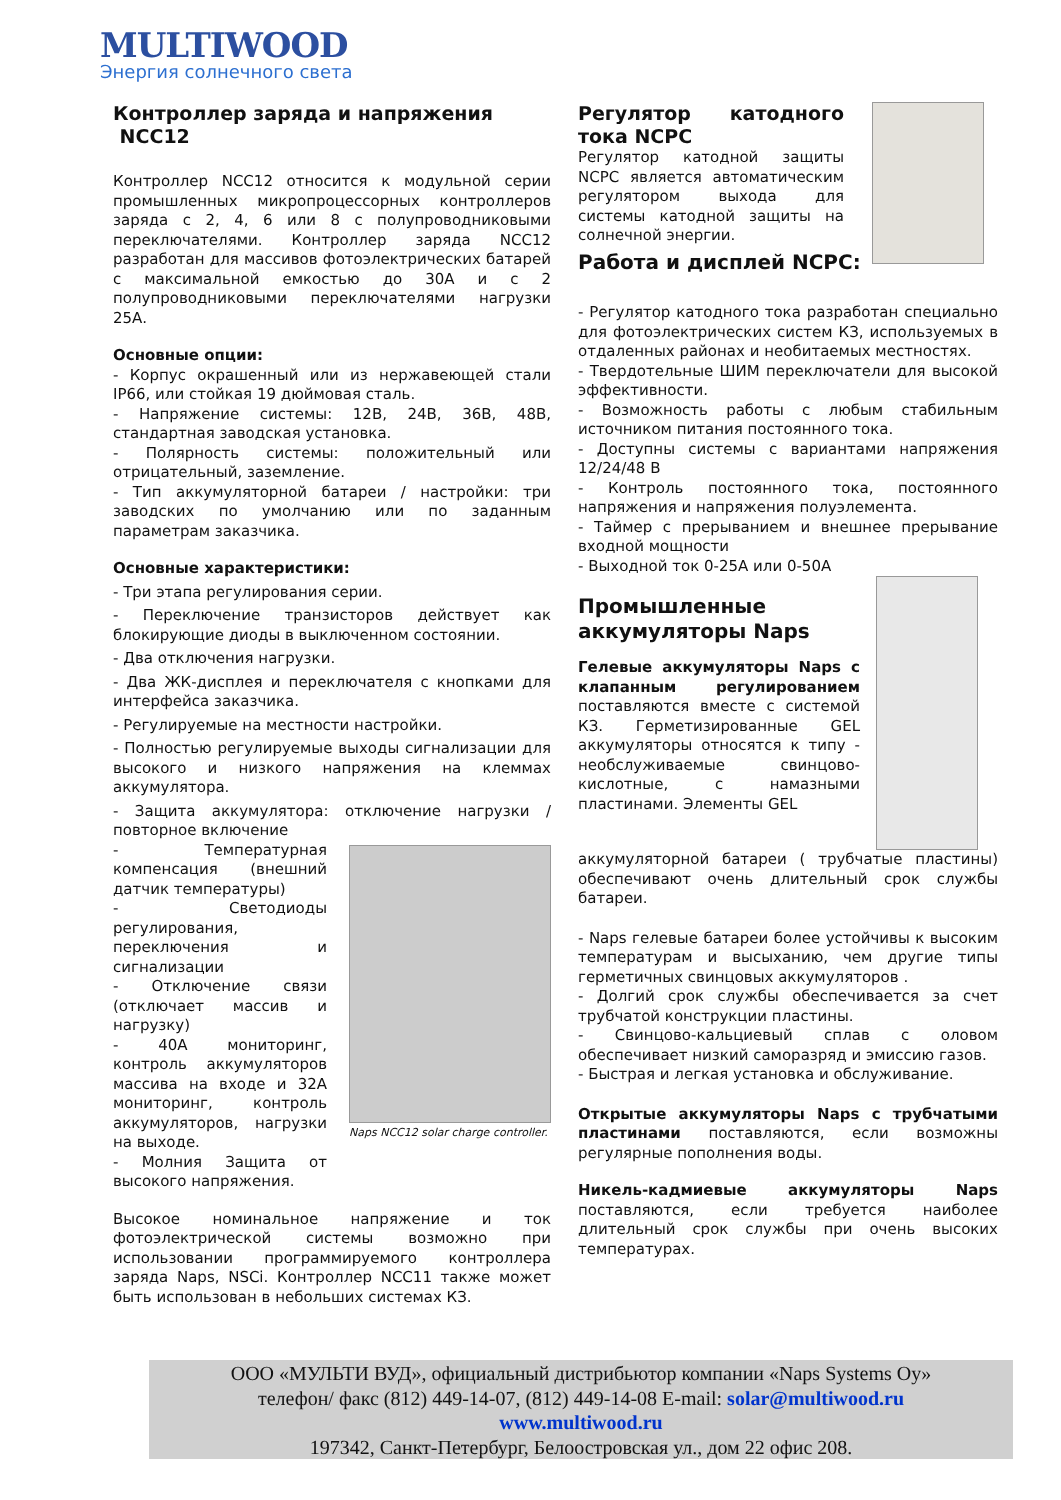MULTIWOOD
Энергия солнечного света
Контроллер заряда и напряжения
NCC12
Контроллер NCC12 относится к модульной серии промышленных микропроцессорных контроллеров заряда с 2, 4, 6 или 8 с полупроводниковыми переключателями. Контроллер заряда NCC12 разработан для массивов фотоэлектрических батарей с максимальной емкостью до 30А и с 2 полупроводниковыми переключателями нагрузки 25А.
Основные опции:
- Корпус окрашенный или из нержавеющей стали IP66, или стойкая 19 дюймовая сталь.
- Напряжение системы: 12В, 24В, 36В, 48В, стандартная заводская установка.
- Полярность системы: положительный или отрицательный, заземление.
- Тип аккумуляторной батареи / настройки: три заводских по умолчанию или по заданным параметрам заказчика.
Основные характеристики:
- Три этапа регулирования серии.
- Переключение транзисторов действует как блокирующие диоды в выключенном состоянии.
- Два отключения нагрузки.
- Два ЖК-дисплея и переключателя с кнопками для интерфейса заказчика.
- Регулируемые на местности настройки.
- Полностью регулируемые выходы сигнализации для высокого и низкого напряжения на клеммах аккумулятора.
- Защита аккумулятора: отключение нагрузки / повторное включение
- Температурная компенсация (внешний датчик температуры)
- Светодиоды регулирования, переключения и сигнализации
- Отключение связи (отключает массив и нагрузку)
- 40А мониторинг, контроль аккумуляторов массива на входе и 32А мониторинг, контроль аккумуляторов, нагрузки на выходе.
- Молния Защита от высокого напряжения.
Naps NCC12 solar charge controller.
Высокое номинальное напряжение и ток фотоэлектрической системы возможно при использовании программируемого контроллера заряда Naps, NSCi. Контроллер NCC11 также может быть использован в небольших системах КЗ.
Регулятор катодного тока NCPC
Регулятор катодной защиты NCPC является автоматическим регулятором выхода для системы катодной защиты на солнечной энергии.
Работа и дисплей NCPC:
- Регулятор катодного тока разработан специально для фотоэлектрических систем КЗ, используемых в отдаленных районах и необитаемых местностях.
- Твердотельные ШИМ переключатели для высокой эффективности.
- Возможность работы с любым стабильным источником питания постоянного тока.
- Доступны системы с вариантами напряжения 12/24/48 В
- Контроль постоянного тока, постоянного напряжения и напряжения полуэлемента.
- Таймер с прерыванием и внешнее прерывание входной мощности
- Выходной ток 0-25А или 0-50А
Промышленные аккумуляторы Naps
Гелевые аккумуляторы Naps с клапанным регулированием поставляются вместе с системой КЗ. Герметизированные GEL аккумуляторы относятся к типу - необслуживаемые свинцово-кислотные, с намазными пластинами. Элементы GEL
аккумуляторной батареи ( трубчатые пластины) обеспечивают очень длительный срок службы батареи.
- Naps гелевые батареи более устойчивы к высоким температурам и высыханию, чем другие типы герметичных свинцовых аккумуляторов .
- Долгий срок службы обеспечивается за счет трубчатой конструкции пластины.
- Свинцово-кальциевый сплав с оловом обеспечивает низкий саморазряд и эмиссию газов.
- Быстрая и легкая установка и обслуживание.
Открытые аккумуляторы Naps с трубчатыми пластинами поставляются, если возможны регулярные пополнения воды.
Никель-кадмиевые аккумуляторы Naps поставляются, если требуется наиболее длительный срок службы при очень высоких температурах.
ООО «МУЛЬТИ ВУД», официальный дистрибьютор компании «Naps Systems Oy»
телефон/ факс (812) 449-14-07, (812) 449-14-08 E-mail: solar@multiwood.ru
www.multiwood.ru
197342, Санкт-Петербург, Белоостровская ул., дом 22 офис 208.